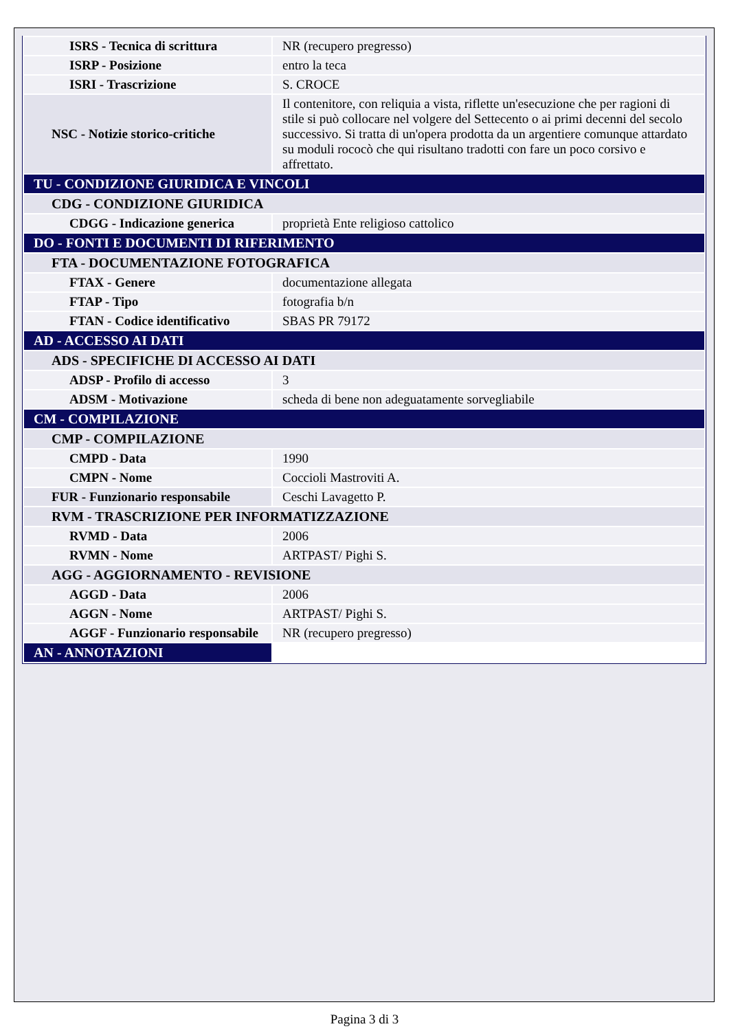| ISRS - Tecnica di scrittura | NR (recupero pregresso) |
| ISRP - Posizione | entro la teca |
| ISRI - Trascrizione | S. CROCE |
| NSC - Notizie storico-critiche | Il contenitore, con reliquia a vista, riflette un'esecuzione che per ragioni di stile si può collocare nel volgere del Settecento o ai primi decenni del secolo successivo. Si tratta di un'opera prodotta da un argentiere comunque attardato su moduli rococò che qui risultano tradotti con fare un poco corsivo e affrettato. |
| TU - CONDIZIONE GIURIDICA E VINCOLI | |
| CDG - CONDIZIONE GIURIDICA | |
| CDGG - Indicazione generica | proprietà Ente religioso cattolico |
| DO - FONTI E DOCUMENTI DI RIFERIMENTO | |
| FTA - DOCUMENTAZIONE FOTOGRAFICA | |
| FTAX - Genere | documentazione allegata |
| FTAP - Tipo | fotografia b/n |
| FTAN - Codice identificativo | SBAS PR 79172 |
| AD - ACCESSO AI DATI | |
| ADS - SPECIFICHE DI ACCESSO AI DATI | |
| ADSP - Profilo di accesso | 3 |
| ADSM - Motivazione | scheda di bene non adeguatamente sorvegliabile |
| CM - COMPILAZIONE | |
| CMP - COMPILAZIONE | |
| CMPD - Data | 1990 |
| CMPN - Nome | Coccioli Mastroviti A. |
| FUR - Funzionario responsabile | Ceschi Lavagetto P. |
| RVM - TRASCRIZIONE PER INFORMATIZZAZIONE | |
| RVMD - Data | 2006 |
| RVMN - Nome | ARTPAST/ Pighi S. |
| AGG - AGGIORNAMENTO - REVISIONE | |
| AGGD - Data | 2006 |
| AGGN - Nome | ARTPAST/ Pighi S. |
| AGGF - Funzionario responsabile | NR (recupero pregresso) |
| AN - ANNOTAZIONI | |
Pagina 3 di 3